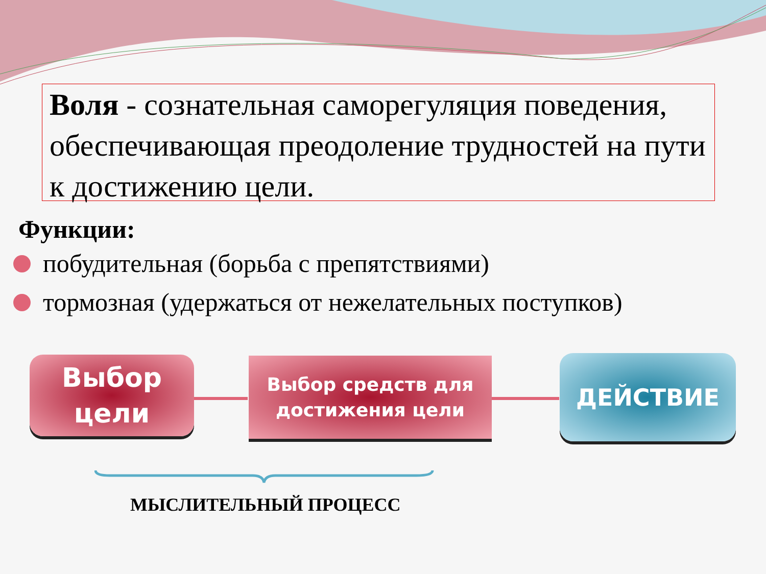Воля - сознательная саморегуляция поведения, обеспечивающая преодоление трудностей на пути к достижению цели.
Функции:
побудительная (борьба с препятствиями)
тормозная (удержаться от нежелательных поступков)
Выбор
цели
Выбор средств для
достижения цели
ДЕЙСТВИЕ
МЫСЛИТЕЛЬНЫЙ ПРОЦЕСС